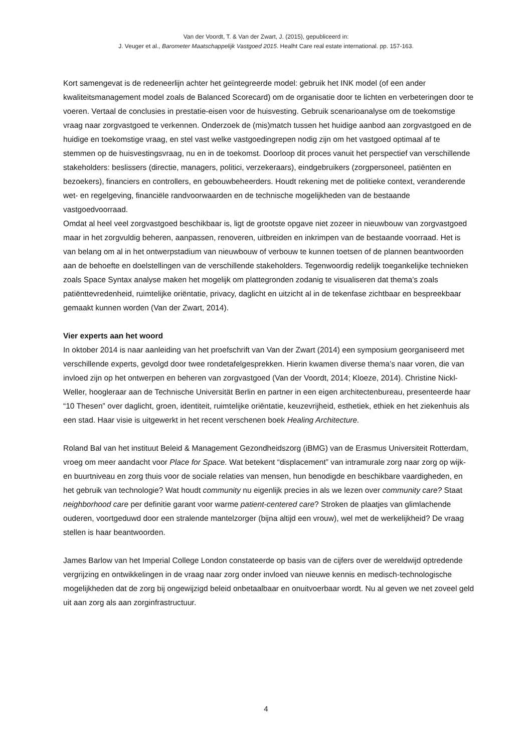Van der Voordt, T. & Van der Zwart, J. (2015), gepubliceerd in:
J. Veuger et al., Barometer Maatschappelijk Vastgoed 2015. Healht Care real estate international. pp. 157-163.
Kort samengevat is de redeneerlijn achter het geïntegreerde model: gebruik het INK model (of een ander kwaliteitsmanagement model zoals de Balanced Scorecard) om de organisatie door te lichten en verbeteringen door te voeren. Vertaal de conclusies in prestatie-eisen voor de huisvesting. Gebruik scenarioanalyse om de toekomstige vraag naar zorgvastgoed te verkennen. Onderzoek de (mis)match tussen het huidige aanbod aan zorgvastgoed en de huidige en toekomstige vraag, en stel vast welke vastgoedingrepen nodig zijn om het vastgoed optimaal af te stemmen op de huisvestingsvraag, nu en in de toekomst. Doorloop dit proces vanuit het perspectief van verschillende stakeholders: beslissers (directie, managers, politici, verzekeraars), eindgebruikers (zorgpersoneel, patiënten en bezoekers), financiers en controllers, en gebouwbeheerders. Houdt rekening met de politieke context, veranderende wet- en regelgeving, financiële randvoorwaarden en de technische mogelijkheden van de bestaande vastgoedvoorraad.
Omdat al heel veel zorgvastgoed beschikbaar is, ligt de grootste opgave niet zozeer in nieuwbouw van zorgvastgoed maar in het zorgvuldig beheren, aanpassen, renoveren, uitbreiden en inkrimpen van de bestaande voorraad. Het is van belang om al in het ontwerpstadium van nieuwbouw of verbouw te kunnen toetsen of de plannen beantwoorden aan de behoefte en doelstellingen van de verschillende stakeholders. Tegenwoordig redelijk toegankelijke technieken zoals Space Syntax analyse maken het mogelijk om plattegronden zodanig te visualiseren dat thema’s zoals patiënttevredenheid, ruimtelijke oriëntatie, privacy, daglicht en uitzicht al in de tekenfase zichtbaar en bespreekbaar gemaakt kunnen worden (Van der Zwart, 2014).
Vier experts aan het woord
In oktober 2014 is naar aanleiding van het proefschrift van Van der Zwart (2014) een symposium georganiseerd met verschillende experts, gevolgd door twee rondetafelgesprekken. Hierin kwamen diverse thema’s naar voren, die van invloed zijn op het ontwerpen en beheren van zorgvastgoed (Van der Voordt, 2014; Kloeze, 2014). Christine Nickl-Weller, hoogleraar aan de Technische Universität Berlin en partner in een eigen architectenbureau, presenteerde haar “10 Thesen” over daglicht, groen, identiteit, ruimtelijke oriëntatie, keuzevrijheid, esthetiek, ethiek en het ziekenhuis als een stad. Haar visie is uitgewerkt in het recent verschenen boek Healing Architecture.
Roland Bal van het instituut Beleid & Management Gezondheidszorg (iBMG) van de Erasmus Universiteit Rotterdam, vroeg om meer aandacht voor Place for Space. Wat betekent “displacement” van intramurale zorg naar zorg op wijk- en buurtniveau en zorg thuis voor de sociale relaties van mensen, hun benodigde en beschikbare vaardigheden, en het gebruik van technologie? Wat houdt community nu eigenlijk precies in als we lezen over community care? Staat neighborhood care per definitie garant voor warme patient-centered care? Stroken de plaatjes van glimlachende ouderen, voortgeduwd door een stralende mantelzorger (bijna altijd een vrouw), wel met de werkelijkheid? De vraag stellen is haar beantwoorden.
James Barlow van het Imperial College London constateerde op basis van de cijfers over de wereldwijd optredende vergrijzing en ontwikkelingen in de vraag naar zorg onder invloed van nieuwe kennis en medisch-technologische mogelijkheden dat de zorg bij ongewijzigd beleid onbetaalbaar en onuitvoerbaar wordt. Nu al geven we net zoveel geld uit aan zorg als aan zorginfrastructuur.
4